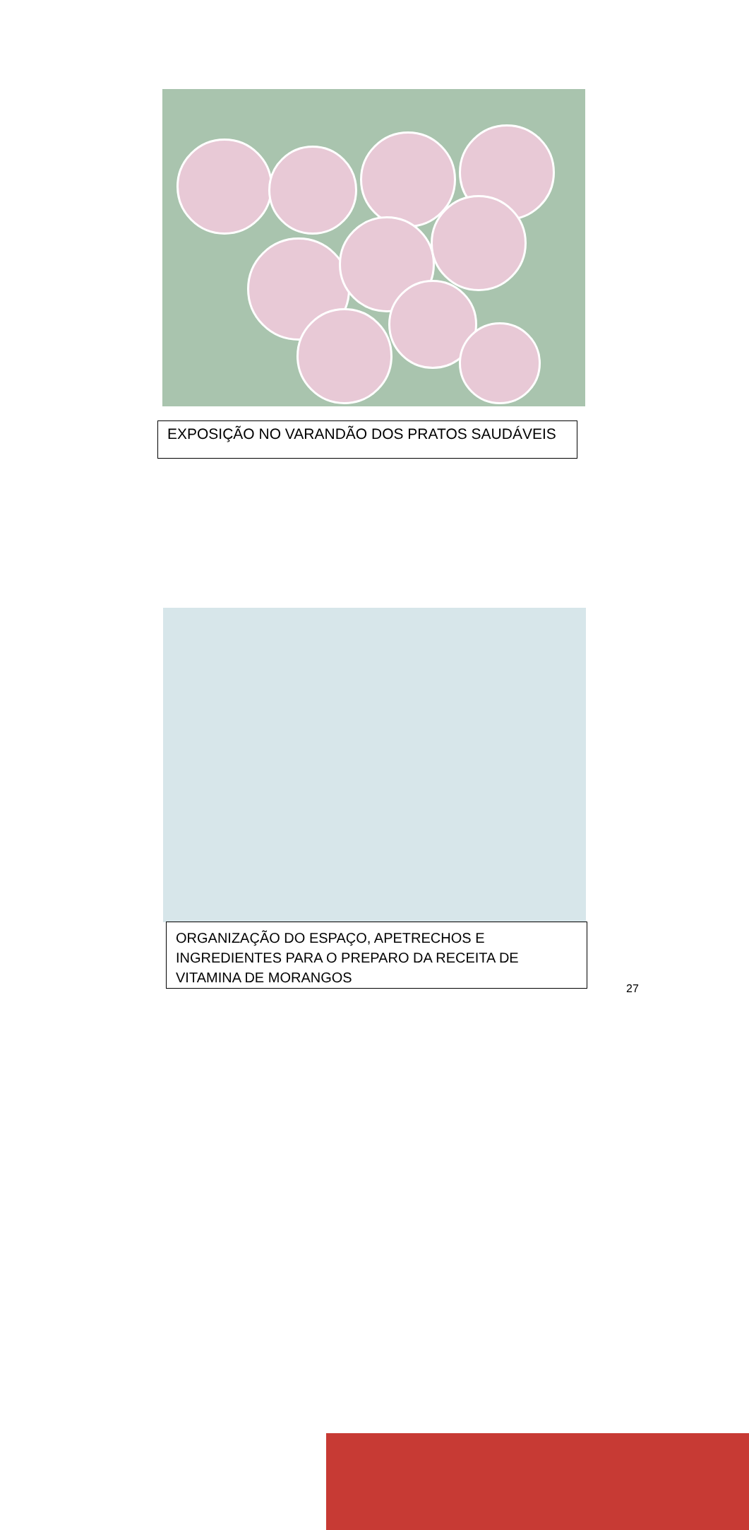EXPOSIÇÃO NO VARANDÃO DOS PRATOS SAUDÁVEIS
ORGANIZAÇÃO DO ESPAÇO, APETRECHOS E
INGREDIENTES PARA O PREPARO DA RECEITA DE
VITAMINA DE MORANGOS
27